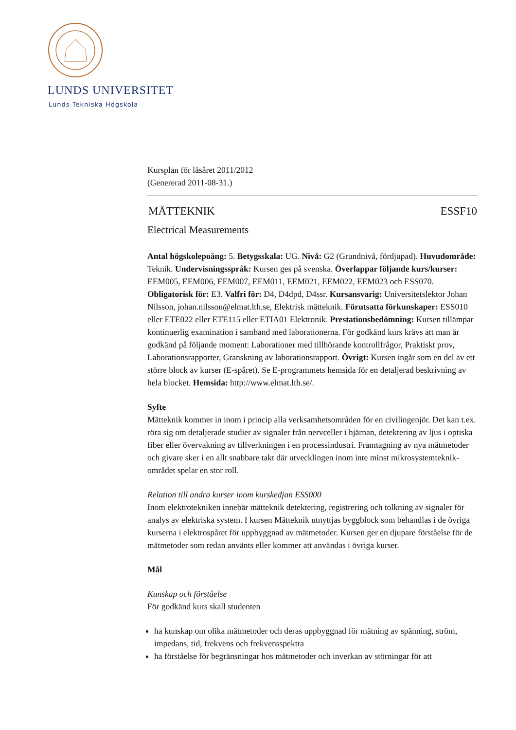LUNDS UNIVERSITET
Lunds Tekniska Högskola
Kursplan för läsåret 2011/2012
(Genererad 2011-08-31.)
MÄTTEKNIK ESSF10
Electrical Measurements
Antal högskolepoäng: 5. Betygsskala: UG. Nivå: G2 (Grundnivå, fördjupad). Huvudområde: Teknik. Undervisningsspråk: Kursen ges på svenska. Överlappar följande kurs/kurser: EEM005, EEM006, EEM007, EEM011, EEM021, EEM022, EEM023 och ESS070. Obligatorisk för: E3. Valfri för: D4, D4dpd, D4ssr. Kursansvarig: Universitetslektor Johan Nilsson, johan.nilsson@elmat.lth.se, Elektrisk mätteknik. Förutsatta förkunskaper: ESS010 eller ETE022 eller ETE115 eller ETIA01 Elektronik. Prestationsbedömning: Kursen tillämpar kontinuerlig examination i samband med laborationerna. För godkänd kurs krävs att man är godkänd på följande moment: Laborationer med tillhörande kontrollfrågor, Praktiskt prov, Laborationsrapporter, Granskning av laborationsrapport. Övrigt: Kursen ingår som en del av ett större block av kurser (E-spåret). Se E-programmets hemsida för en detaljerad beskrivning av hela blocket. Hemsida: http://www.elmat.lth.se/.
Syfte
Mätteknik kommer in inom i princip alla verksamhetsområden för en civilingenjör. Det kan t.ex. röra sig om detaljerade studier av signaler från nervceller i hjärnan, detektering av ljus i optiska fiber eller övervakning av tillverkningen i en processindustri. Framtagning av nya mätmetoder och givare sker i en allt snabbare takt där utvecklingen inom inte minst mikrosystemteknik-området spelar en stor roll.
Relation till andra kurser inom kurskedjan ESS000
Inom elektrotekniken innebär mätteknik detektering, registrering och tolkning av signaler för analys av elektriska system. I kursen Mätteknik utnyttjas byggblock som behandlas i de övriga kurserna i elektrospåret för uppbyggnad av mätmetoder. Kursen ger en djupare förståelse för de mätmetoder som redan använts eller kommer att användas i övriga kurser.
Mål
Kunskap och förståelse
För godkänd kurs skall studenten
ha kunskap om olika mätmetoder och deras uppbyggnad för mätning av spänning, ström, impedans, tid, frekvens och frekvensspektra
ha förståelse för begränsningar hos mätmetoder och inverkan av störningar för att